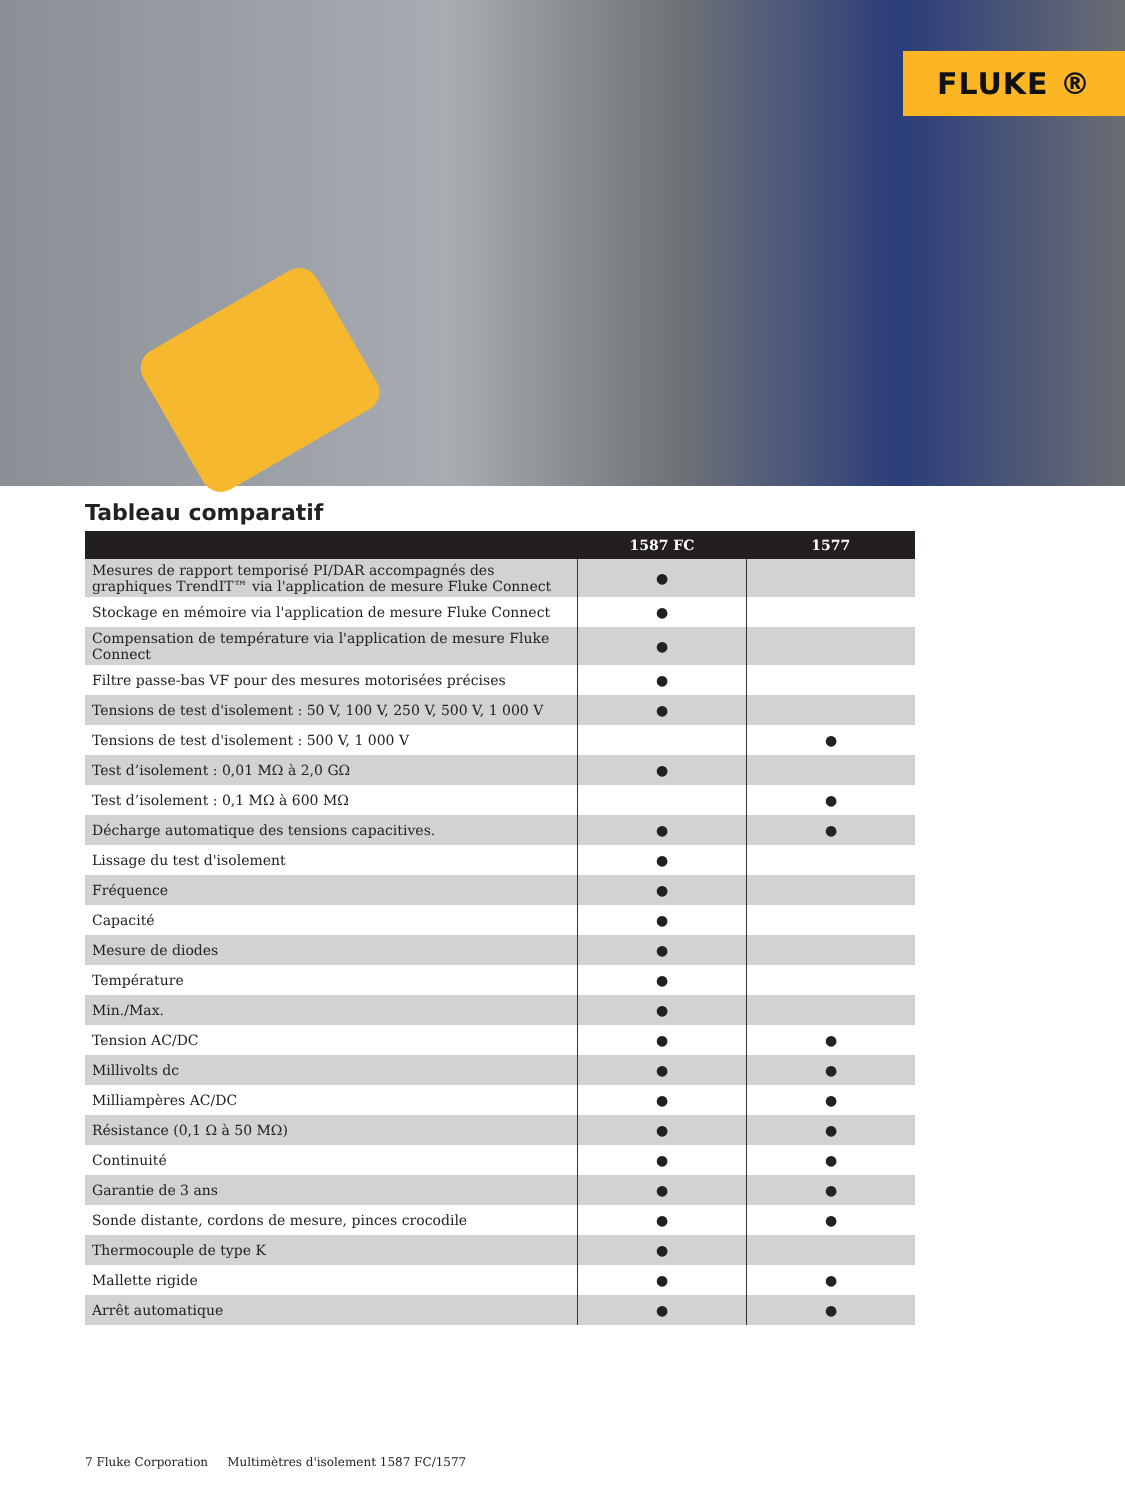FLUKE ®
Tableau comparatif
| | 1587 FC | 1577 |
| --- | --- | --- |
| Mesures de rapport temporisé PI/DAR accompagnés des graphiques TrendIT™ via l'application de mesure Fluke Connect | ● | |
| Stockage en mémoire via l'application de mesure Fluke Connect | ● | |
| Compensation de température via l'application de mesure Fluke Connect | ● | |
| Filtre passe-bas VF pour des mesures motorisées précises | ● | |
| Tensions de test d'isolement : 50 V, 100 V, 250 V, 500 V, 1 000 V | ● | |
| Tensions de test d'isolement : 500 V, 1 000 V | | ● |
| Test d’isolement : 0,01 MΩ à 2,0 GΩ | ● | |
| Test d’isolement : 0,1 MΩ à 600 MΩ | | ● |
| Décharge automatique des tensions capacitives. | ● | ● |
| Lissage du test d'isolement | ● | |
| Fréquence | ● | |
| Capacité | ● | |
| Mesure de diodes | ● | |
| Température | ● | |
| Min./Max. | ● | |
| Tension AC/DC | ● | ● |
| Millivolts dc | ● | ● |
| Milliampères AC/DC | ● | ● |
| Résistance (0,1 Ω à 50 MΩ) | ● | ● |
| Continuité | ● | ● |
| Garantie de 3 ans | ● | ● |
| Sonde distante, cordons de mesure, pinces crocodile | ● | ● |
| Thermocouple de type K | ● | |
| Mallette rigide | ● | ● |
| Arrêt automatique | ● | ● |
7 Fluke Corporation Multimètres d'isolement 1587 FC/1577